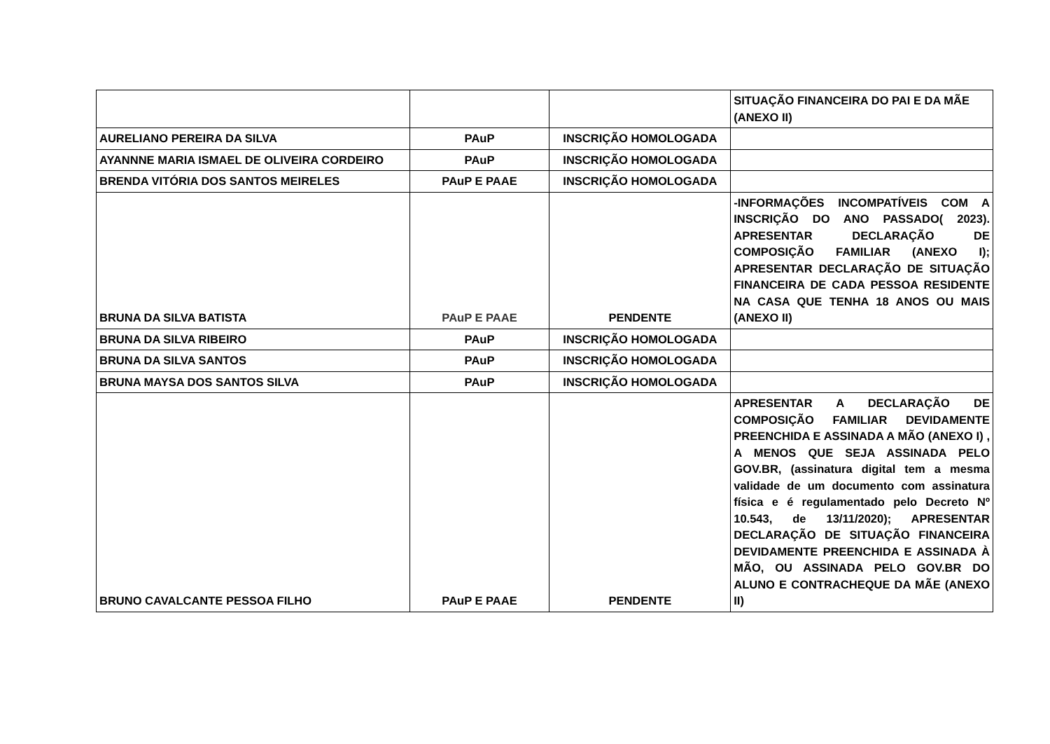| | | | SITUAÇÃO FINANCEIRA DO PAI E DA MÃE (ANEXO II) |
| AURELIANO PEREIRA DA SILVA | PAuP | INSCRIÇÃO HOMOLOGADA | |
| AYANNNE MARIA ISMAEL DE OLIVEIRA CORDEIRO | PAuP | INSCRIÇÃO HOMOLOGADA | |
| BRENDA VITÓRIA DOS SANTOS MEIRELES | PAuP E PAAE | INSCRIÇÃO HOMOLOGADA | |
| BRUNA DA SILVA BATISTA | PAuP E PAAE | PENDENTE | -INFORMAÇÕES INCOMPATÍVEIS COM A INSCRIÇÃO DO ANO PASSADO( 2023). APRESENTAR DECLARAÇÃO DE COMPOSIÇÃO FAMILIAR (ANEXO I); APRESENTAR DECLARAÇÃO DE SITUAÇÃO FINANCEIRA DE CADA PESSOA RESIDENTE NA CASA QUE TENHA 18 ANOS OU MAIS (ANEXO II) |
| BRUNA DA SILVA RIBEIRO | PAuP | INSCRIÇÃO HOMOLOGADA | |
| BRUNA DA SILVA SANTOS | PAuP | INSCRIÇÃO HOMOLOGADA | |
| BRUNA MAYSA DOS SANTOS SILVA | PAuP | INSCRIÇÃO HOMOLOGADA | |
| BRUNO CAVALCANTE PESSOA FILHO | PAuP E PAAE | PENDENTE | APRESENTAR A DECLARAÇÃO DE COMPOSIÇÃO FAMILIAR DEVIDAMENTE PREENCHIDA E ASSINADA A MÃO (ANEXO I) , A MENOS QUE SEJA ASSINADA PELO GOV.BR, (assinatura digital tem a mesma validade de um documento com assinatura física e é regulamentado pelo Decreto Nº 10.543, de 13/11/2020); APRESENTAR DECLARAÇÃO DE SITUAÇÃO FINANCEIRA DEVIDAMENTE PREENCHIDA E ASSINADA À MÃO, OU ASSINADA PELO GOV.BR DO ALUNO E CONTRACHEQUE DA MÃE (ANEXO II) |